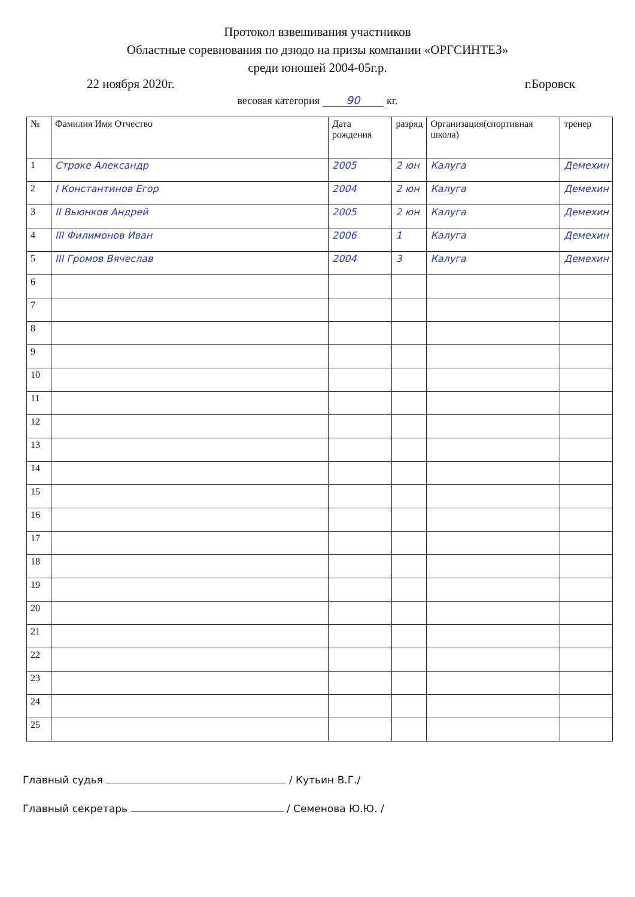Протокол взвешивания участников
Областные соревнования по дзюдо на призы компании «ОРГСИНТЕЗ»
среди юношей 2004-05г.р.
22 ноября 2020г. г.Боровск
весовая категория 90 кг.
| № | Фамилия Имя Отчество | Дата рождения | разряд | Организация(спортивная школа) | тренер |
| --- | --- | --- | --- | --- | --- |
| 1 | Строке Александр | 2005 | 2 юн | Калуга | Демехин |
| 2 | I Константинов Егор | 2004 | 2 юн | Калуга | Демехин |
| 3 | II Вьюнков Андрей | 2005 | 2 юн | Калуга | Демехин |
| 4 | III Филимонов Иван | 2006 | 1 | Калуга | Демехин |
| 5 | III Громов Вячеслав | 2004 | 3 | Калуга | Демехин |
| 6 | | | | | |
| 7 | | | | | |
| 8 | | | | | |
| 9 | | | | | |
| 10 | | | | | |
| 11 | | | | | |
| 12 | | | | | |
| 13 | | | | | |
| 14 | | | | | |
| 15 | | | | | |
| 16 | | | | | |
| 17 | | | | | |
| 18 | | | | | |
| 19 | | | | | |
| 20 | | | | | |
| 21 | | | | | |
| 22 | | | | | |
| 23 | | | | | |
| 24 | | | | | |
| 25 | | | | | |
Главный судья / Кутьин В.Г./
Главный секретарь / Семенова Ю.Ю. /